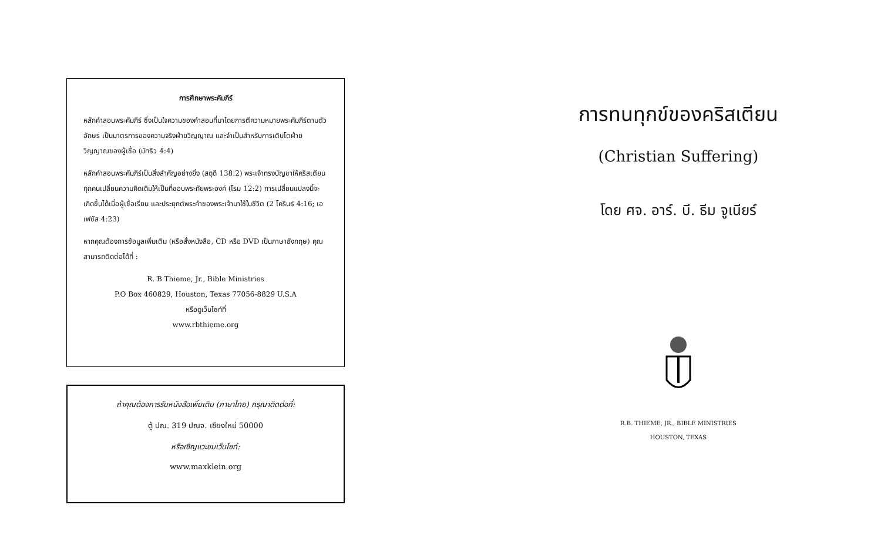การศึกษาพระคัมภีร์
หลักคำสอนพระคัมภีร์ ซึ่งเป็นใจความของคำสอนที่มาโดยการตีความหมายพระคัมภีร์ตามตัวอักษร เป็นมาตรการของความจริงฝ่ายวิญญาณ และจำเป็นสำหรับการเติบโตฝ่ายวิญญาณของผู้เชื่อ (มัทธิว 4:4)
หลักคำสอนพระคัมภีร์เป็นสิ่งสำคัญอย่างยิ่ง (สดุดี 138:2) พระเจ้าทรงบัญชาให้คริสเตียนทุกคนเปลี่ยนความคิดเดิมให้เป็นที่ชอบพระทัยพระองค์ (โรม 12:2) การเปลี่ยนแปลงนี้จะ เกิดขึ้นได้เมื่อผู้เชื่อเรียน และประยุกต์พระคำของพระเจ้ามาใช้ในชีวิต (2 โครินธ์ 4:16; เอเฟซัส 4:23)
หากคุณต้องการข้อมูลเพิ่มเติม (หรือสั่งหนังสือ, CD หรือ DVD เป็นภาษาอังกฤษ) คุณสามารถติดต่อได้ที่ :
R. B Thieme, Jr., Bible Ministries
P.O Box 460829, Houston, Texas 77056-8829 U.S.A
หรือดูเว็บไซท์ที่
www.rbthieme.org
ถ้าคุณต้องการรับหนังสือเพิ่มเติม (ภาษาไทย) กรุณาติดต่อที่:
ตู้ ปณ. 319 ปณจ. เชียงใหม่ 50000
หรือเชิญแวะชมเว็บไซท์:
www.maxklein.org
การทนทุกข์ของคริสเตียน
(Christian Suffering)
โดย ศจ. อาร์. บี. ธีม จูเนียร์
R.B. THIEME, JR., BIBLE MINISTRIES
HOUSTON, TEXAS